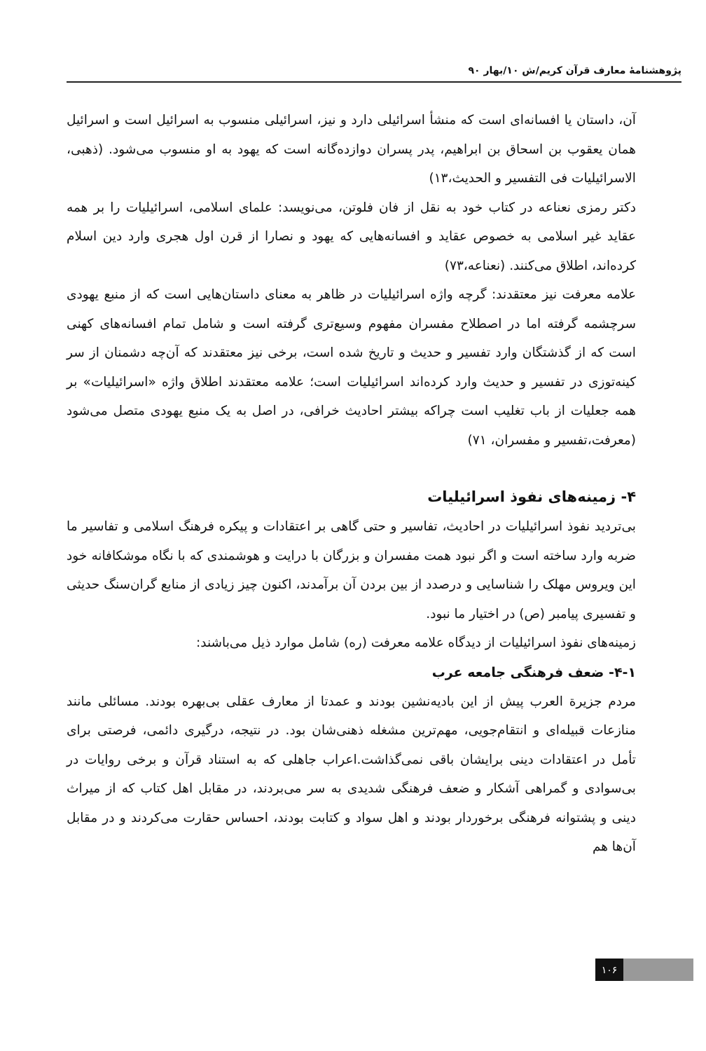پژوهشنامهٔ معارف قرآن کریم/ش ۱۰/بهار ۹۰
آن، داستان یا افسانه‌ای است که منشأ اسرائیلی دارد و نیز، اسرائیلی منسوب به اسرائیل است و اسرائیل همان یعقوب بن اسحاق بن ابراهیم، پدر پسران دوازده‌گانه است که یهود به او منسوب می‌شود. (ذهبی، الاسرائیلیات فی التفسیر و الحدیث،۱۳)
دکتر رمزی نعناعه در کتاب خود به نقل از فان فلوتن، می‌نویسد: علمای اسلامی، اسرائیلیات را بر همه عقاید غیر اسلامی به خصوص عقاید و افسانه‌هایی که یهود و نصارا از قرن اول هجری وارد دین اسلام کرده‌اند، اطلاق می‌کنند. (نعناعه،۷۳)
علامه معرفت نیز معتقدند: گرچه واژه اسرائیلیات در ظاهر به معنای داستان‌هایی است که از منبع یهودی سرچشمه گرفته اما در اصطلاح مفسران مفهوم وسیع‌تری گرفته است و شامل تمام افسانه‌های کهنی است که از گذشتگان وارد تفسیر و حدیث و تاریخ شده است، برخی نیز معتقدند که آن‌چه دشمنان از سر کینه‌توزی در تفسیر و حدیث وارد کرده‌اند اسرائیلیات است؛ علامه معتقدند اطلاق واژه «اسرائیلیات» بر همه جعلیات از باب تغلیب است چراکه بیشتر احادیث خرافی، در اصل به یک منبع یهودی متصل می‌شود (معرفت،تفسیر و مفسران، ۷۱)
۴- زمینه‌های نفوذ اسرائیلیات
بی‌تردید نفوذ اسرائیلیات در احادیث، تفاسیر و حتی گاهی بر اعتقادات و پیکره فرهنگ اسلامی و تفاسیر ما ضربه وارد ساخته است و اگر نبود همت مفسران و بزرگان با درایت و هوشمندی که با نگاه موشکافانه خود این ویروس مهلک را شناسایی و درصدد از بین بردن آن برآمدند، اکنون چیز زیادی از منابع گران‌سنگ حدیثی و تفسیری پیامبر (ص) در اختیار ما نبود.
زمینه‌های نفوذ اسرائیلیات از دیدگاه علامه معرفت (ره) شامل موارد ذیل می‌باشند:
۴-۱- ضعف فرهنگی جامعه عرب
مردم جزیرة العرب پیش از این بادیه‌نشین بودند و عمدتا از معارف عقلی بی‌بهره بودند. مسائلی مانند منازعات قبیله‌ای و انتقام‌جویی، مهم‌ترین مشغله ذهنی‌شان بود. در نتیجه، درگیری دائمی، فرصتی برای تأمل در اعتقادات دینی برایشان باقی نمی‌گذاشت.اعراب جاهلی که به استناد قرآن و برخی روایات در بی‌سوادی و گمراهی آشکار و ضعف فرهنگی شدیدی به سر می‌بردند، در مقابل اهل کتاب که از میراث دینی و پشتوانه فرهنگی برخوردار بودند و اهل سواد و کتابت بودند، احساس حقارت می‌کردند و در مقابل آن‌ها هم
۱۰۶